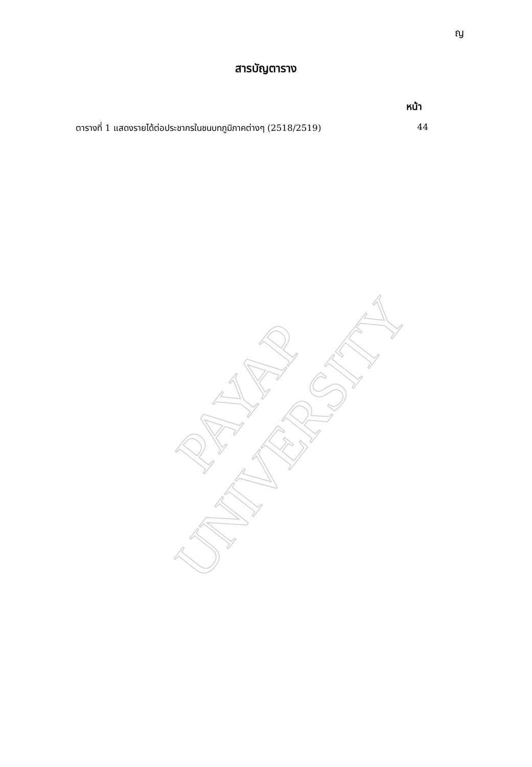ญ
สารบัญตาราง
หน้า
ตารางที่ 1 แสดงรายได้ต่อประชากรในชนบทภูมิภาคต่างๆ (2518/2519) 44
PAYAP UNIVERSITY